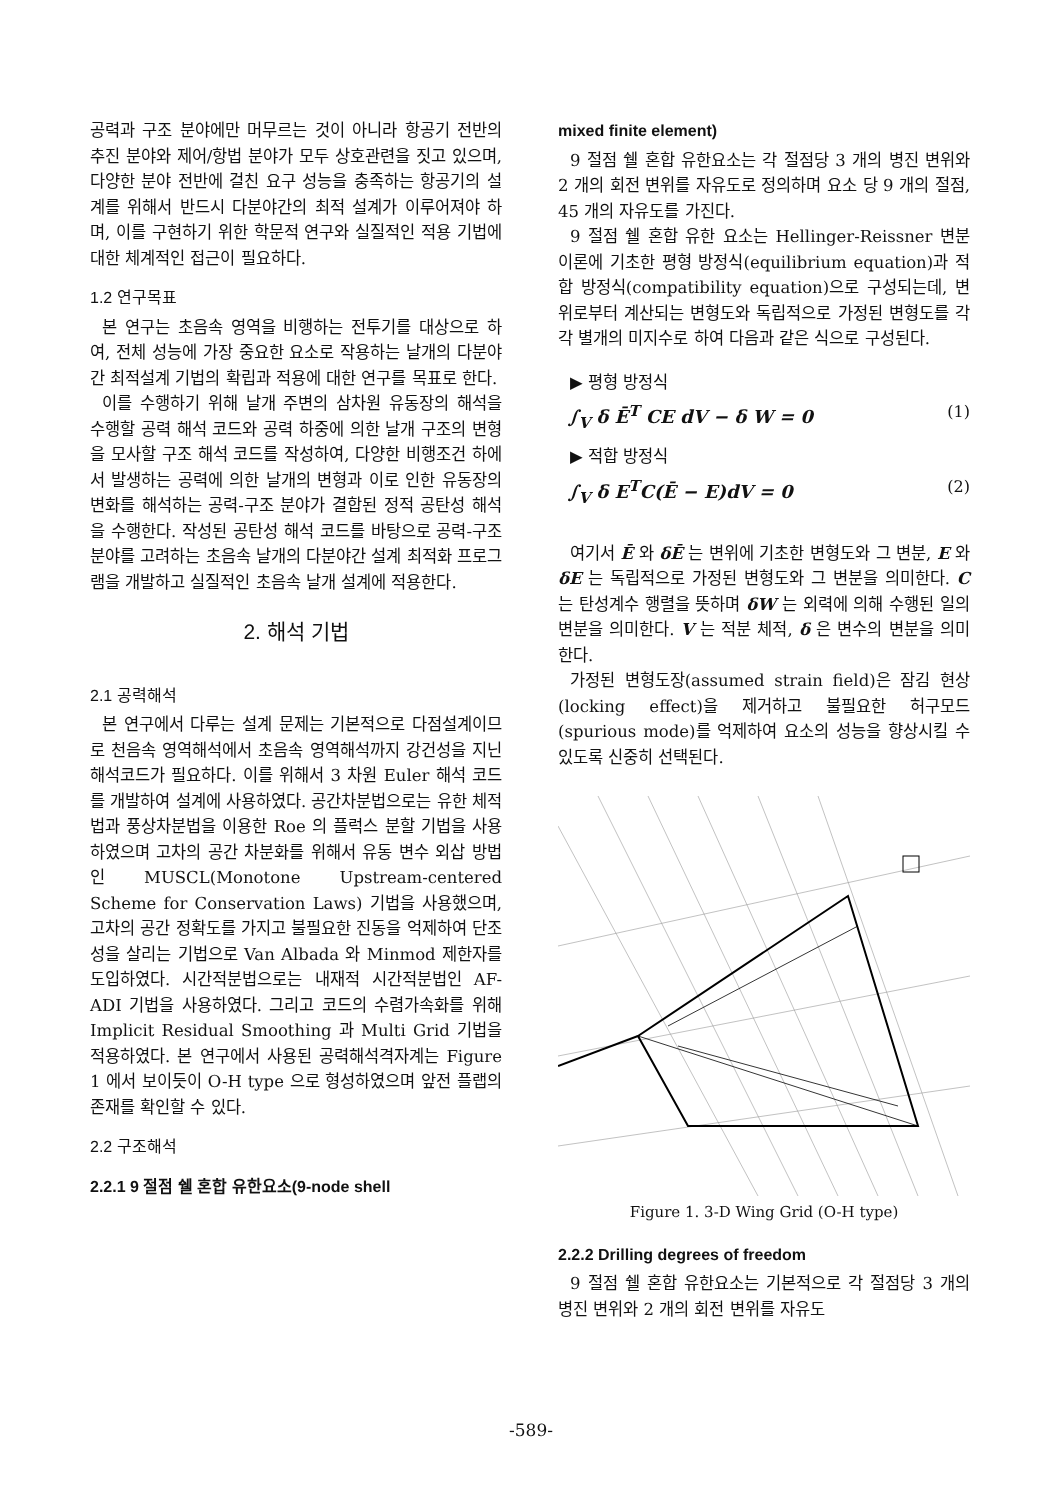공력과 구조 분야에만 머무르는 것이 아니라 항공기 전반의 추진 분야와 제어/항법 분야가 모두 상호관련을 짓고 있으며, 다양한 분야 전반에 걸친 요구 성능을 충족하는 항공기의 설계를 위해서 반드시 다분야간의 최적 설계가 이루어져야 하며, 이를 구현하기 위한 학문적 연구와 실질적인 적용 기법에 대한 체계적인 접근이 필요하다.
1.2 연구목표
본 연구는 초음속 영역을 비행하는 전투기를 대상으로 하여, 전체 성능에 가장 중요한 요소로 작용하는 날개의 다분야간 최적설계 기법의 확립과 적용에 대한 연구를 목표로 한다.
이를 수행하기 위해 날개 주변의 삼차원 유동장의 해석을 수행할 공력 해석 코드와 공력 하중에 의한 날개 구조의 변형을 모사할 구조 해석 코드를 작성하여, 다양한 비행조건 하에서 발생하는 공력에 의한 날개의 변형과 이로 인한 유동장의 변화를 해석하는 공력-구조 분야가 결합된 정적 공탄성 해석을 수행한다. 작성된 공탄성 해석 코드를 바탕으로 공력-구조 분야를 고려하는 초음속 날개의 다분야간 설계 최적화 프로그램을 개발하고 실질적인 초음속 날개 설계에 적용한다.
2. 해석 기법
2.1 공력해석
본 연구에서 다루는 설계 문제는 기본적으로 다점설계이므로 천음속 영역해석에서 초음속 영역해석까지 강건성을 지닌 해석코드가 필요하다. 이를 위해서 3 차원 Euler 해석 코드를 개발하여 설계에 사용하였다. 공간차분법으로는 유한 체적법과 풍상차분법을 이용한 Roe 의 플럭스 분할 기법을 사용하였으며 고차의 공간 차분화를 위해서 유동 변수 외삽 방법인 MUSCL(Monotone Upstream-centered Scheme for Conservation Laws) 기법을 사용했으며, 고차의 공간 정확도를 가지고 불필요한 진동을 억제하여 단조성을 살리는 기법으로 Van Albada 와 Minmod 제한자를 도입하였다. 시간적분법으로는 내재적 시간적분법인 AF-ADI 기법을 사용하였다. 그리고 코드의 수렴가속화를 위해 Implicit Residual Smoothing 과 Multi Grid 기법을 적용하였다. 본 연구에서 사용된 공력해석격자계는 Figure 1 에서 보이듯이 O-H type 으로 형성하였으며 앞전 플랩의 존재를 확인할 수 있다.
2.2 구조해석
2.2.1 9 절점 쉘 혼합 유한요소(9-node shell
mixed finite element)
9 절점 쉘 혼합 유한요소는 각 절점당 3 개의 병진 변위와 2 개의 회전 변위를 자유도로 정의하며 요소 당 9 개의 절점, 45 개의 자유도를 가진다.
9 절점 쉘 혼합 유한 요소는 Hellinger-Reissner 변분 이론에 기초한 평형 방정식(equilibrium equation)과 적합 방정식(compatibility equation)으로 구성되는데, 변위로부터 계산되는 변형도와 독립적으로 가정된 변형도를 각각 별개의 미지수로 하여 다음과 같은 식으로 구성된다.
▶ 평형 방정식
∫<sub>V</sub> δ Ē<sup>T</sup> CE dV − δ W = 0 (1)
▶ 적합 방정식
∫<sub>V</sub> δ E<sup>T</sup>C(Ē − E)dV = 0 (2)
여기서 Ē 와 δĒ 는 변위에 기초한 변형도와 그 변분, E 와 δE 는 독립적으로 가정된 변형도와 그 변분을 의미한다. C 는 탄성계수 행렬을 뜻하며 δW 는 외력에 의해 수행된 일의 변분을 의미한다. V 는 적분 체적, δ 은 변수의 변분을 의미한다.
가정된 변형도장(assumed strain field)은 잠김 현상(locking effect)을 제거하고 불필요한 허구모드(spurious mode)를 억제하여 요소의 성능을 향상시킬 수 있도록 신중히 선택된다.
Figure 1. 3-D Wing Grid (O-H type)
2.2.2 Drilling degrees of freedom
9 절점 쉘 혼합 유한요소는 기본적으로 각 절점당 3 개의 병진 변위와 2 개의 회전 변위를 자유도
-589-